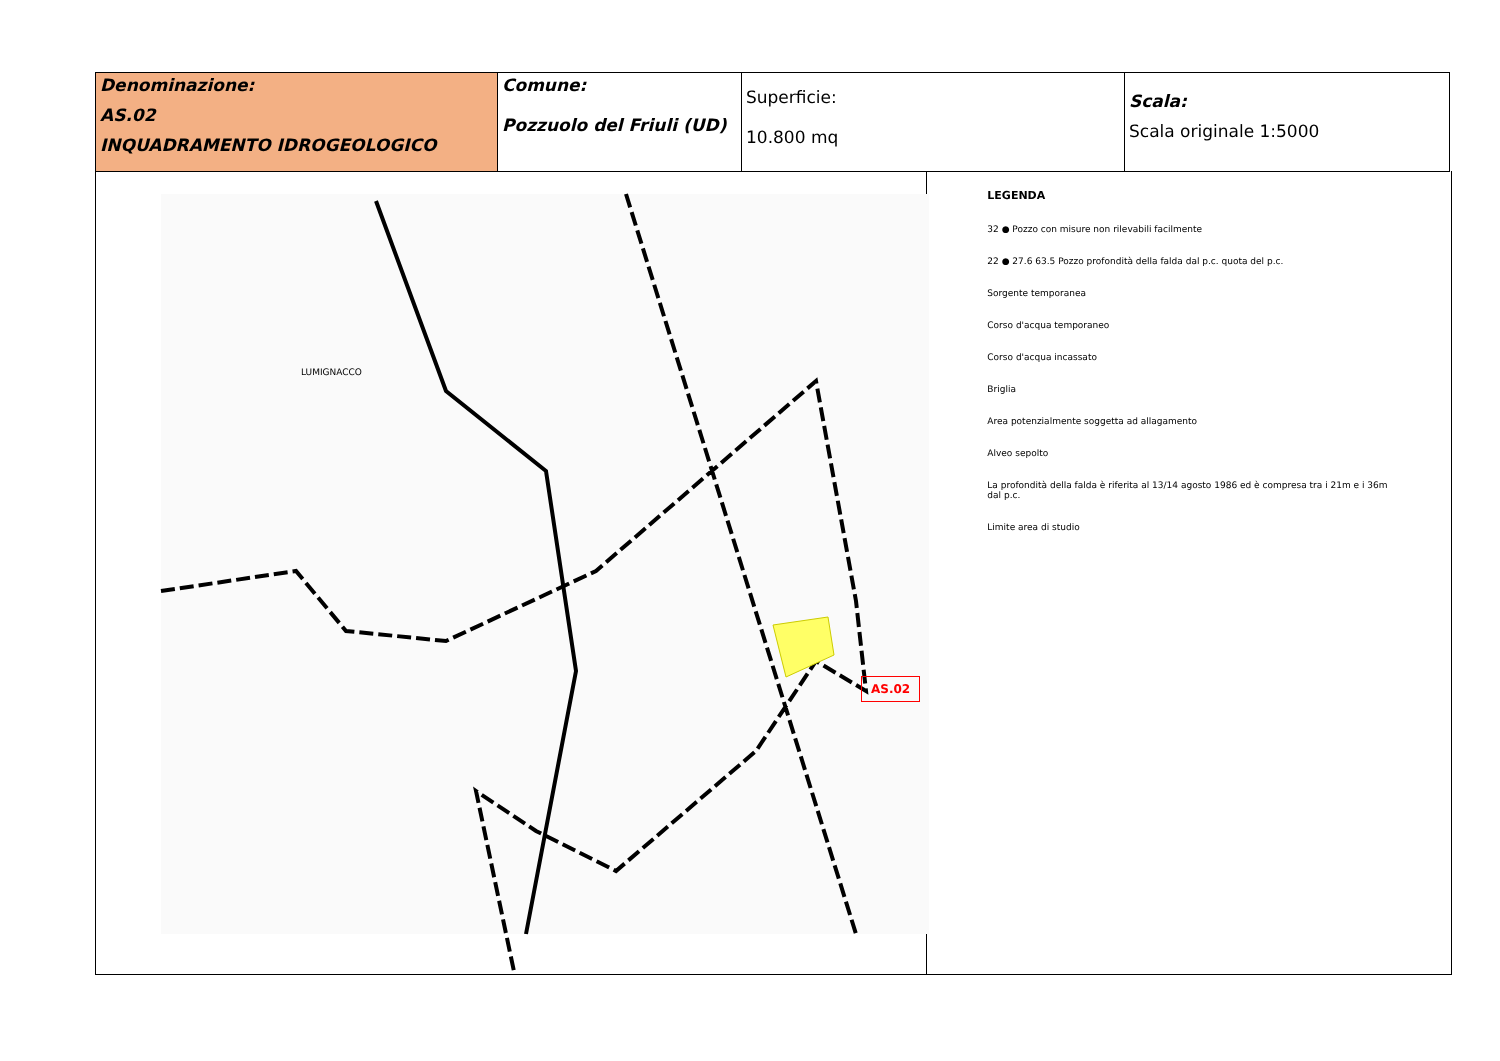| Denominazione: AS.02 INQUADRAMENTO IDROGEOLOGICO | Comune: Pozzuolo del Friuli (UD) | Superficie: 10.800 mq | Scala: Scala originale 1:5000 |
LUMIGNACCO
AS.02
LEGENDA
32 ● Pozzo con misure non rilevabili facilmente
22 ● 27.6 63.5 Pozzo profondità della falda dal p.c. quota del p.c.
Sorgente temporanea
Corso d'acqua temporaneo
Corso d'acqua incassato
Briglia
Area potenzialmente soggetta ad allagamento
Alveo sepolto
La profondità della falda è riferita al 13/14 agosto 1986 ed è compresa tra i 21m e i 36m dal p.c.
Limite area di studio